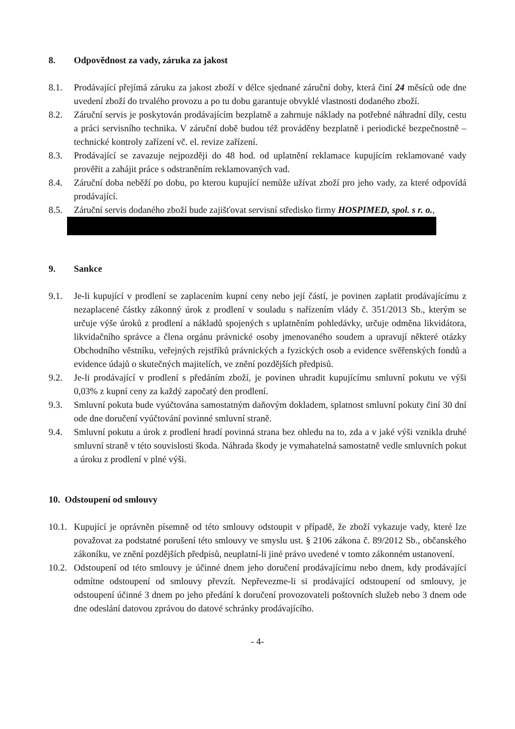8. Odpovědnost za vady, záruka za jakost
8.1. Prodávající přejímá záruku za jakost zboží v délce sjednané záruční doby, která činí 24 měsíců ode dne uvedení zboží do trvalého provozu a po tu dobu garantuje obvyklé vlastnosti dodaného zboží.
8.2. Záruční servis je poskytován prodávajícím bezplatně a zahrnuje náklady na potřebné náhradní díly, cestu a práci servisního technika. V záruční době budou též prováděny bezplatně i periodické bezpečnostně – technické kontroly zařízení vč. el. revize zařízení.
8.3. Prodávající se zavazuje nejpozději do 48 hod. od uplatnění reklamace kupujícím reklamované vady prověřit a zahájit práce s odstraněním reklamovaných vad.
8.4. Záruční doba neběží po dobu, po kterou kupující nemůže užívat zboží pro jeho vady, za které odpovídá prodávající.
8.5. Záruční servis dodaného zboží bude zajišťovat servisní středisko firmy HOSPIMED, spol. s r. o.,
9. Sankce
9.1. Je-li kupující v prodlení se zaplacením kupní ceny nebo její částí, je povinen zaplatit prodávajícímu z nezaplacené částky zákonný úrok z prodlení v souladu s nařízením vlády č. 351/2013 Sb., kterým se určuje výše úroků z prodlení a nákladů spojených s uplatněním pohledávky, určuje odměna likvidátora, likvidačního správce a člena orgánu právnické osoby jmenovaného soudem a upravují některé otázky Obchodního věstníku, veřejných rejstříků právnických a fyzických osob a evidence svěřenských fondů a evidence údajů o skutečných majitelích, ve znění pozdějších předpisů.
9.2. Je-li prodávající v prodlení s předáním zboží, je povinen uhradit kupujícímu smluvní pokutu ve výši 0,03% z kupní ceny za každý započatý den prodlení.
9.3. Smluvní pokuta bude vyúčtována samostatným daňovým dokladem, splatnost smluvní pokuty činí 30 dní ode dne doručení vyúčtování povinné smluvní straně.
9.4. Smluvní pokutu a úrok z prodlení hradí povinná strana bez ohledu na to, zda a v jaké výši vznikla druhé smluvní straně v této souvislosti škoda. Náhrada škody je vymahatelná samostatně vedle smluvních pokut a úroku z prodlení v plné výši.
10. Odstoupení od smlouvy
10.1. Kupující je oprávněn písemně od této smlouvy odstoupit v případě, že zboží vykazuje vady, které lze považovat za podstatné porušení této smlouvy ve smyslu ust. § 2106 zákona č. 89/2012 Sb., občanského zákoníku, ve znění pozdějších předpisů, neuplatní-li jiné právo uvedené v tomto zákonném ustanovení.
10.2. Odstoupení od této smlouvy je účinné dnem jeho doručení prodávajícímu nebo dnem, kdy prodávající odmítne odstoupení od smlouvy převzít. Nepřevezme-li si prodávající odstoupení od smlouvy, je odstoupení účinné 3 dnem po jeho předání k doručení provozovateli poštovních služeb nebo 3 dnem ode dne odeslání datovou zprávou do datové schránky prodávajícího.
- 4-